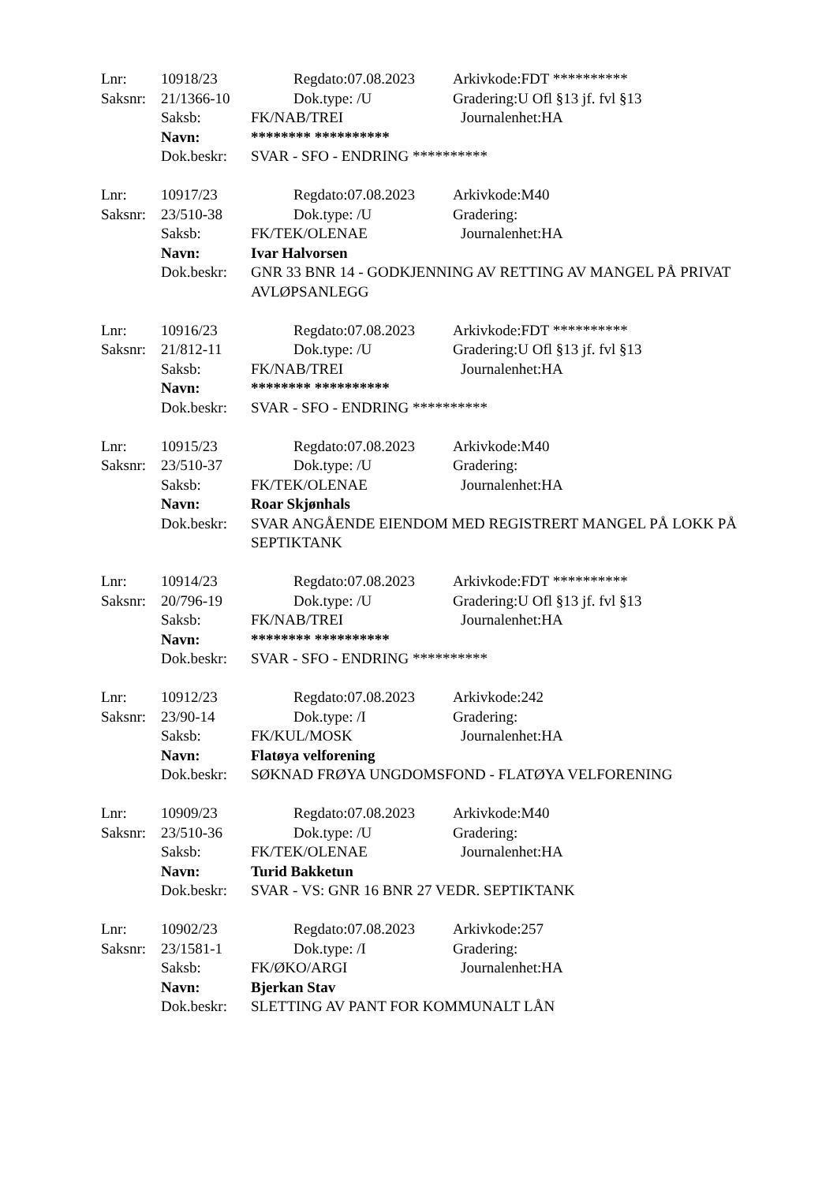Lnr: 10918/23 Regdato:07.08.2023 Arkivkode:FDT **********
Saksnr: 21/1366-10 Dok.type: /U Gradering:U Ofl §13 jf. fvl §13
Saksb: FK/NAB/TREI Journalenhet:HA
Navn: ******** **********
Dok.beskr: SVAR - SFO - ENDRING **********
Lnr: 10917/23 Regdato:07.08.2023 Arkivkode:M40
Saksnr: 23/510-38 Dok.type: /U Gradering:
Saksb: FK/TEK/OLENAE Journalenhet:HA
Navn: Ivar Halvorsen
Dok.beskr: GNR 33 BNR 14 - GODKJENNING AV RETTING AV MANGEL PÅ PRIVAT AVLØPSANLEGG
Lnr: 10916/23 Regdato:07.08.2023 Arkivkode:FDT **********
Saksnr: 21/812-11 Dok.type: /U Gradering:U Ofl §13 jf. fvl §13
Saksb: FK/NAB/TREI Journalenhet:HA
Navn: ******** **********
Dok.beskr: SVAR - SFO - ENDRING **********
Lnr: 10915/23 Regdato:07.08.2023 Arkivkode:M40
Saksnr: 23/510-37 Dok.type: /U Gradering:
Saksb: FK/TEK/OLENAE Journalenhet:HA
Navn: Roar Skjønhals
Dok.beskr: SVAR ANGÅENDE EIENDOM MED REGISTRERT MANGEL PÅ LOKK PÅ SEPTIKTANK
Lnr: 10914/23 Regdato:07.08.2023 Arkivkode:FDT **********
Saksnr: 20/796-19 Dok.type: /U Gradering:U Ofl §13 jf. fvl §13
Saksb: FK/NAB/TREI Journalenhet:HA
Navn: ******** **********
Dok.beskr: SVAR - SFO - ENDRING **********
Lnr: 10912/23 Regdato:07.08.2023 Arkivkode:242
Saksnr: 23/90-14 Dok.type: /I Gradering:
Saksb: FK/KUL/MOSK Journalenhet:HA
Navn: Flatøya velforening
Dok.beskr: SØKNAD FRØYA UNGDOMSFOND - FLATØYA VELFORENING
Lnr: 10909/23 Regdato:07.08.2023 Arkivkode:M40
Saksnr: 23/510-36 Dok.type: /U Gradering:
Saksb: FK/TEK/OLENAE Journalenhet:HA
Navn: Turid Bakketun
Dok.beskr: SVAR - VS: GNR 16 BNR 27 VEDR. SEPTIKTANK
Lnr: 10902/23 Regdato:07.08.2023 Arkivkode:257
Saksnr: 23/1581-1 Dok.type: /I Gradering:
Saksb: FK/ØKO/ARGI Journalenhet:HA
Navn: Bjerkan Stav
Dok.beskr: SLETTING AV PANT FOR KOMMUNALT LÅN